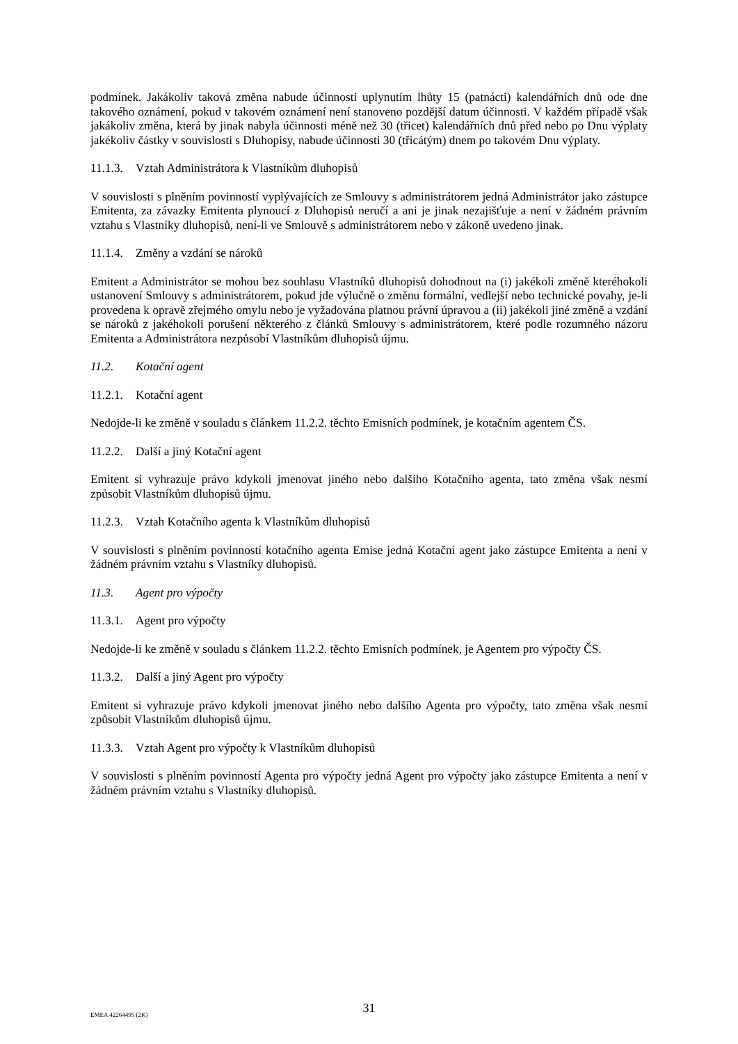podmínek. Jakákoliv taková změna nabude účinnosti uplynutím lhůty 15 (patnácti) kalendářních dnů ode dne takového oznámení, pokud v takovém oznámení není stanoveno pozdější datum účinnosti. V každém případě však jakákoliv změna, která by jinak nabyla účinnosti méně než 30 (třicet) kalendářních dnů před nebo po Dnu výplaty jakékoliv částky v souvislosti s Dluhopisy, nabude účinnosti 30 (třicátým) dnem po takovém Dnu výplaty.
11.1.3. Vztah Administrátora k Vlastníkům dluhopisů
V souvislosti s plněním povinností vyplývajících ze Smlouvy s administrátorem jedná Administrátor jako zástupce Emitenta, za závazky Emitenta plynoucí z Dluhopisů neručí a ani je jinak nezajišťuje a není v žádném právním vztahu s Vlastníky dluhopisů, není-li ve Smlouvě s administrátorem nebo v zákoně uvedeno jinak.
11.1.4. Změny a vzdání se nároků
Emitent a Administrátor se mohou bez souhlasu Vlastníků dluhopisů dohodnout na (i) jakékoli změně kteréhokoli ustanovení Smlouvy s administrátorem, pokud jde výlučně o změnu formální, vedlejší nebo technické povahy, je-li provedena k opravě zřejmého omylu nebo je vyžadována platnou právní úpravou a (ii) jakékoli jiné změně a vzdání se nároků z jakéhokoli porušení některého z článků Smlouvy s administrátorem, které podle rozumného názoru Emitenta a Administrátora nezpůsobí Vlastníkům dluhopisů újmu.
11.2. Kotační agent
11.2.1. Kotační agent
Nedojde-li ke změně v souladu s článkem 11.2.2. těchto Emisních podmínek, je kotačním agentem ČS.
11.2.2. Další a jiný Kotační agent
Emitent si vyhrazuje právo kdykoli jmenovat jiného nebo dalšího Kotačního agenta, tato změna však nesmí způsobit Vlastníkům dluhopisů újmu.
11.2.3. Vztah Kotačního agenta k Vlastníkům dluhopisů
V souvislosti s plněním povinností kotačního agenta Emise jedná Kotační agent jako zástupce Emitenta a není v žádném právním vztahu s Vlastníky dluhopisů.
11.3. Agent pro výpočty
11.3.1. Agent pro výpočty
Nedojde-li ke změně v souladu s článkem 11.2.2. těchto Emisních podmínek, je Agentem pro výpočty ČS.
11.3.2. Další a jiný Agent pro výpočty
Emitent si vyhrazuje právo kdykoli jmenovat jiného nebo dalšího Agenta pro výpočty, tato změna však nesmí způsobit Vlastníkům dluhopisů újmu.
11.3.3. Vztah Agent pro výpočty k Vlastníkům dluhopisů
V souvislosti s plněním povinností Agenta pro výpočty jedná Agent pro výpočty jako zástupce Emitenta a není v žádném právním vztahu s Vlastníky dluhopisů.
31
EMEA 42264495 (2K)